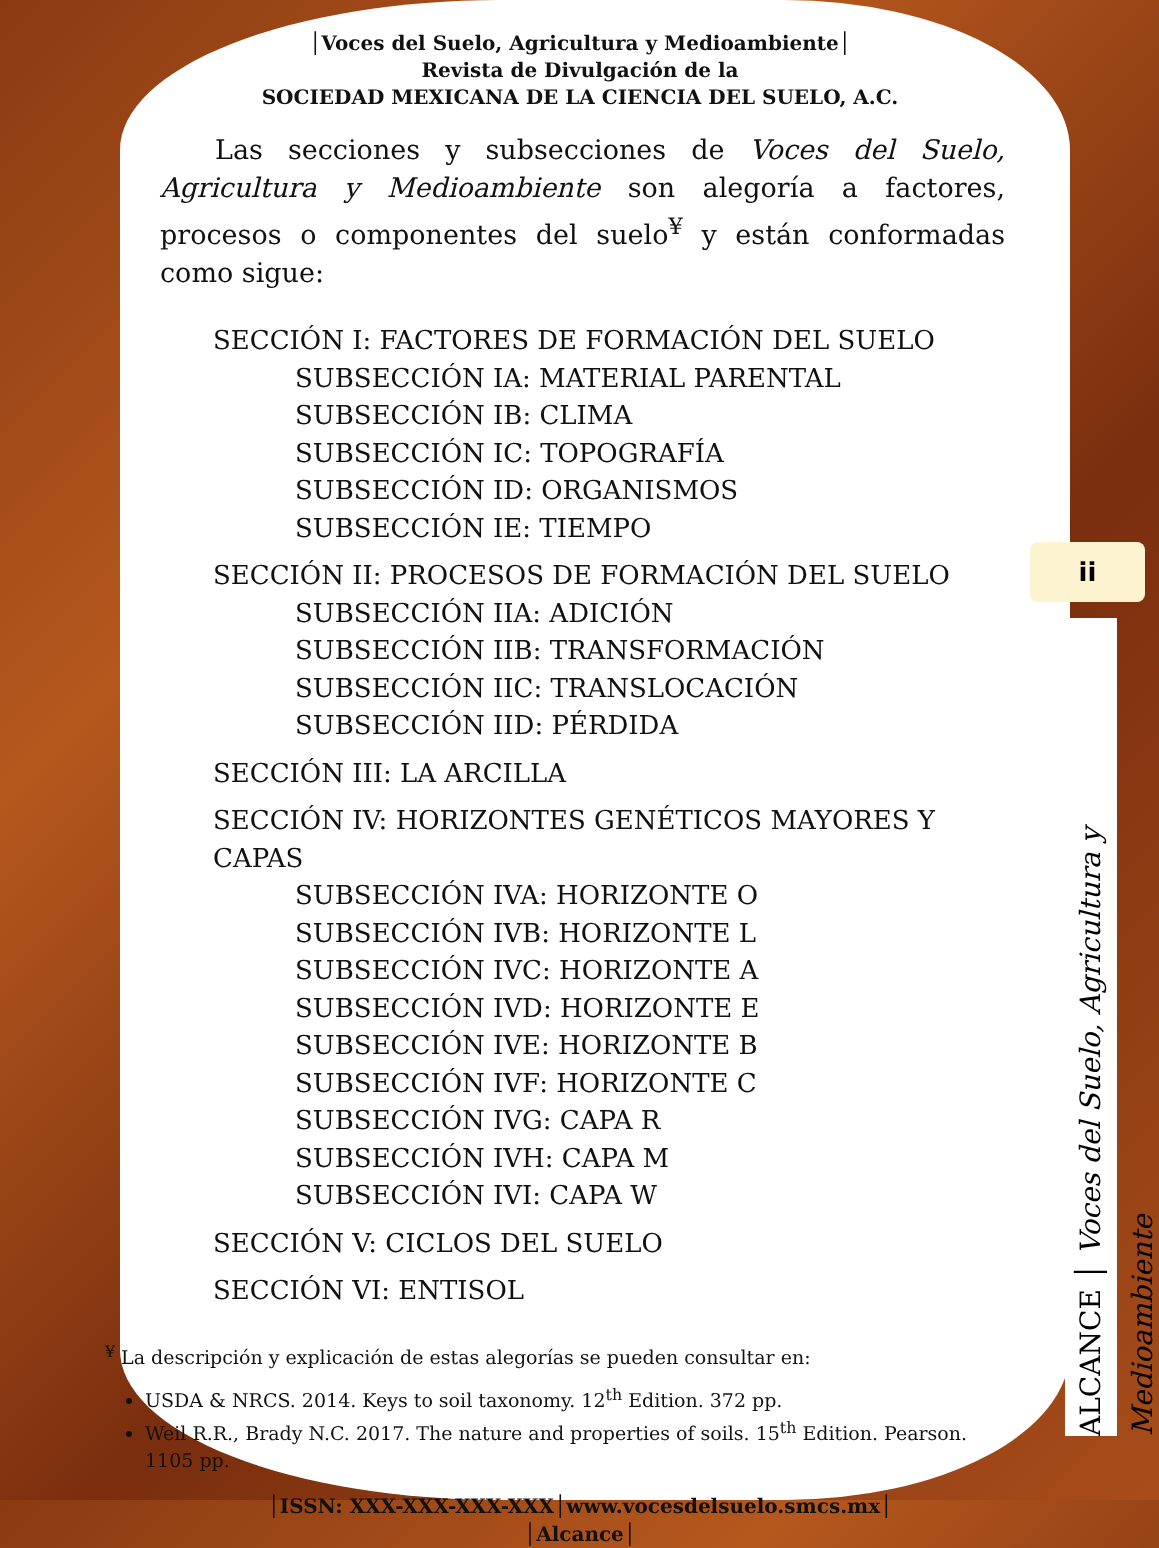│Voces del Suelo, Agricultura y Medioambiente│
Revista de Divulgación de la
SOCIEDAD MEXICANA DE LA CIENCIA DEL SUELO, A.C.
Las secciones y subsecciones de Voces del Suelo, Agricultura y Medioambiente son alegoría a factores, procesos o componentes del suelo<sup>¥</sup> y están conformadas como sigue:
SECCIÓN I: FACTORES DE FORMACIÓN DEL SUELO
SUBSECCIÓN IA: MATERIAL PARENTAL
SUBSECCIÓN IB: CLIMA
SUBSECCIÓN IC: TOPOGRAFÍA
SUBSECCIÓN ID: ORGANISMOS
SUBSECCIÓN IE: TIEMPO
SECCIÓN II: PROCESOS DE FORMACIÓN DEL SUELO
SUBSECCIÓN IIA: ADICIÓN
SUBSECCIÓN IIB: TRANSFORMACIÓN
SUBSECCIÓN IIC: TRANSLOCACIÓN
SUBSECCIÓN IID: PÉRDIDA
SECCIÓN III: LA ARCILLA
SECCIÓN IV: HORIZONTES GENÉTICOS MAYORES Y CAPAS
SUBSECCIÓN IVA: HORIZONTE O
SUBSECCIÓN IVB: HORIZONTE L
SUBSECCIÓN IVC: HORIZONTE A
SUBSECCIÓN IVD: HORIZONTE E
SUBSECCIÓN IVE: HORIZONTE B
SUBSECCIÓN IVF: HORIZONTE C
SUBSECCIÓN IVG: CAPA R
SUBSECCIÓN IVH: CAPA M
SUBSECCIÓN IVI: CAPA W
SECCIÓN V: CICLOS DEL SUELO
SECCIÓN VI: ENTISOL
<sup>¥</sup> La descripción y explicación de estas alegorías se pueden consultar en:
USDA & NRCS. 2014. Keys to soil taxonomy. 12<sup>th</sup> Edition. 372 pp.
Weil R.R., Brady N.C. 2017. The nature and properties of soils. 15<sup>th</sup> Edition. Pearson. 1105 pp.
│ISSN: XXX-XXX-XXX-XXX│www.vocesdelsuelo.smcs.mx│
│Alcance│
ii
ALCANCE │ Voces del Suelo, Agricultura y Medioambiente